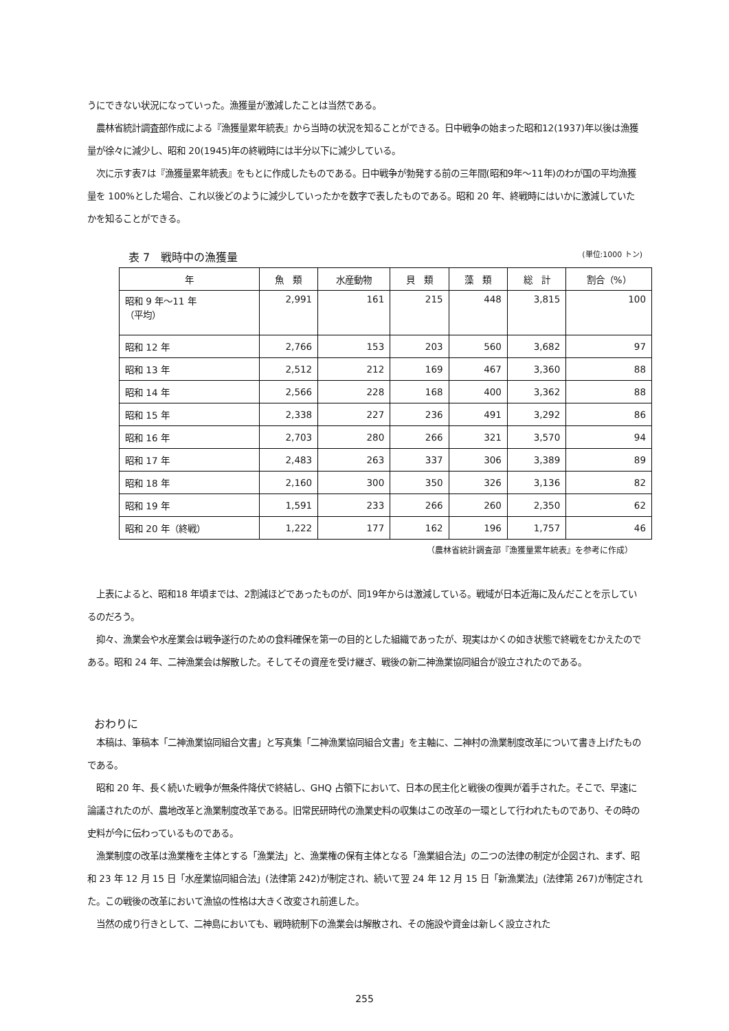うにできない状況になっていった。漁獲量が激減したことは当然である。
　農林省統計調査部作成による『漁獲量累年統表』から当時の状況を知ることができる。日中戦争の始まった昭和12(1937)年以後は漁獲量が徐々に減少し、昭和 20(1945)年の終戦時には半分以下に減少している。
　次に示す表7は『漁獲量累年統表』をもとに作成したものである。日中戦争が勃発する前の三年間(昭和9年～11年)のわが国の平均漁獲量を 100%とした場合、これ以後どのように減少していったかを数字で表したものである。昭和 20 年、終戦時にはいかに激減していたかを知ることができる。
表 7　戦時中の漁獲量 (単位:1000 トン)
| 年 | 魚 類 | 水産動物 | 貝 類 | 藻 類 | 総 計 | 割合（%） |
| --- | --- | --- | --- | --- | --- | --- |
| 昭和 9 年～11 年 （平均） | 2,991 | 161 | 215 | 448 | 3,815 | 100 |
| 昭和 12 年 | 2,766 | 153 | 203 | 560 | 3,682 | 97 |
| 昭和 13 年 | 2,512 | 212 | 169 | 467 | 3,360 | 88 |
| 昭和 14 年 | 2,566 | 228 | 168 | 400 | 3,362 | 88 |
| 昭和 15 年 | 2,338 | 227 | 236 | 491 | 3,292 | 86 |
| 昭和 16 年 | 2,703 | 280 | 266 | 321 | 3,570 | 94 |
| 昭和 17 年 | 2,483 | 263 | 337 | 306 | 3,389 | 89 |
| 昭和 18 年 | 2,160 | 300 | 350 | 326 | 3,136 | 82 |
| 昭和 19 年 | 1,591 | 233 | 266 | 260 | 2,350 | 62 |
| 昭和 20 年（終戦） | 1,222 | 177 | 162 | 196 | 1,757 | 46 |
（農林省統計調査部『漁獲量累年統表』を参考に作成）
　上表によると、昭和18 年頃までは、2割減ほどであったものが、同19年からは激減している。戦域が日本近海に及んだことを示しているのだろう。
　抑々、漁業会や水産業会は戦争遂行のための食料確保を第一の目的とした組織であったが、現実はかくの如き状態で終戦をむかえたのである。昭和 24 年、二神漁業会は解散した。そしてその資産を受け継ぎ、戦後の新二神漁業協同組合が設立されたのである。
おわりに
　本稿は、筆稿本「二神漁業協同組合文書」と写真集「二神漁業協同組合文書」を主軸に、二神村の漁業制度改革について書き上げたものである。
　昭和 20 年、長く続いた戦争が無条件降伏で終結し、GHQ 占領下において、日本の民主化と戦後の復興が着手された。そこで、早速に論議されたのが、農地改革と漁業制度改革である。旧常民研時代の漁業史料の収集はこの改革の一環として行われたものであり、その時の史料が今に伝わっているものである。
　漁業制度の改革は漁業権を主体とする「漁業法」と、漁業権の保有主体となる「漁業組合法」の二つの法律の制定が企図され、まず、昭和 23 年 12 月 15 日「水産業協同組合法」(法律第 242)が制定され、続いて翌 24 年 12 月 15 日「新漁業法」(法律第 267)が制定された。この戦後の改革において漁協の性格は大きく改変され前進した。
　当然の成り行きとして、二神島においても、戦時統制下の漁業会は解散され、その施設や資金は新しく設立された
255